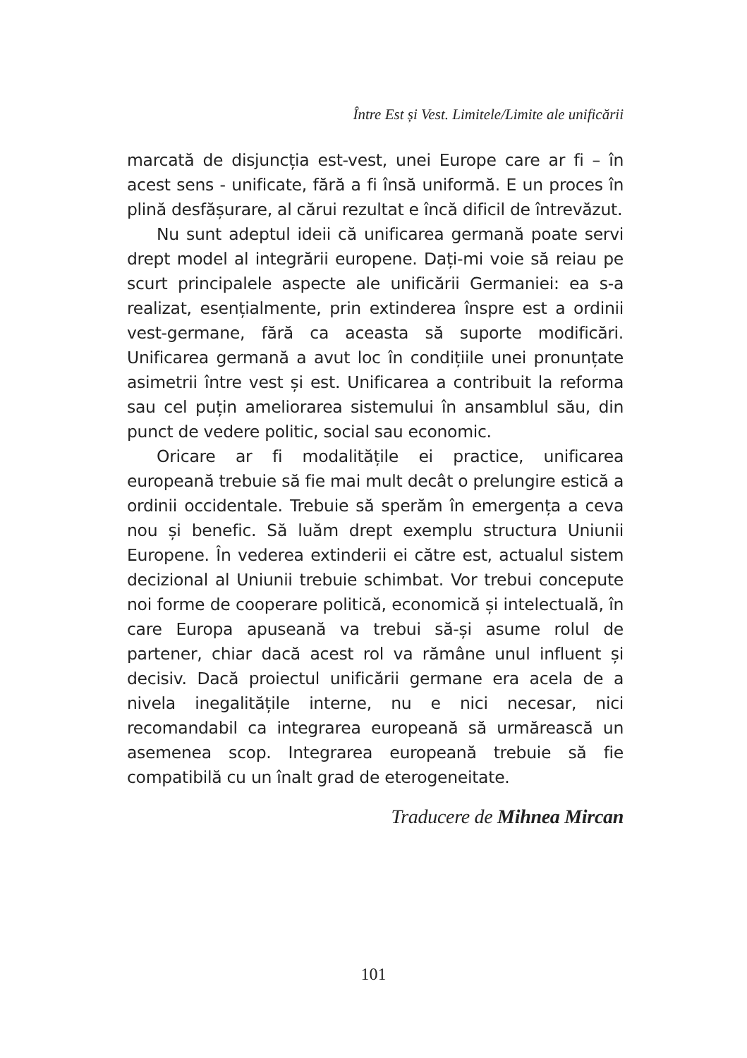Între Est și Vest. Limitele/Limite ale unificării
marcată de disjuncția est-vest, unei Europe care ar fi – în acest sens - unificate, fără a fi însă uniformă. E un proces în plină desfășurare, al cărui rezultat e încă dificil de întrevăzut.
Nu sunt adeptul ideii că unificarea germană poate servi drept model al integrării europene. Dați-mi voie să reiau pe scurt principalele aspecte ale unificării Germaniei: ea s-a realizat, esențialmente, prin extinderea înspre est a ordinii vest-germane, fără ca aceasta să suporte modificări. Unificarea germană a avut loc în condițiile unei pronunțate asimetrii între vest și est. Unificarea a contribuit la reforma sau cel puțin ameliorarea sistemului în ansamblul său, din punct de vedere politic, social sau economic.
Oricare ar fi modalitățile ei practice, unificarea europeană trebuie să fie mai mult decât o prelungire estică a ordinii occidentale. Trebuie să sperăm în emergența a ceva nou și benefic. Să luăm drept exemplu structura Uniunii Europene. În vederea extinderii ei către est, actualul sistem decizional al Uniunii trebuie schimbat. Vor trebui concepute noi forme de cooperare politică, economică și intelectuală, în care Europa apuseană va trebui să-și asume rolul de partener, chiar dacă acest rol va rămâne unul influent și decisiv. Dacă proiectul unificării germane era acela de a nivela inegalitățile interne, nu e nici necesar, nici recomandabil ca integrarea europeană să urmărească un asemenea scop. Integrarea europeană trebuie să fie compatibilă cu un înalt grad de eterogeneitate.
Traducere de Mihnea Mircan
101